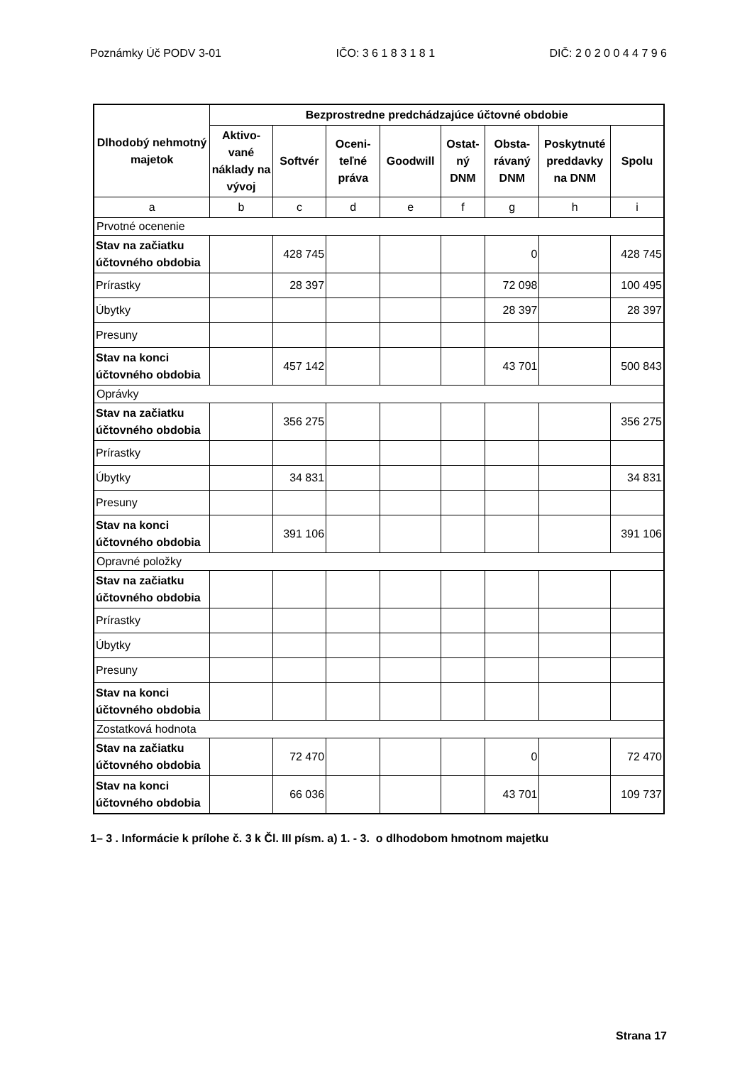Poznámky Úč PODV 3-01 IČO: 3 6 1 8 3 1 8 1 DIČ: 2 0 2 0 0 4 4 7 9 6
| Dlhodobý nehmotný majetok | Bezprostredne predchádzajúce účtovné obdobie | | | | | | | |
| --- | --- | --- | --- | --- | --- | --- | --- | --- |
| | Aktivo-vané náklady na vývoj | Softvér | Oceni-teľné práva | Goodwill | Ostat-ný DNM | Obsta-rávaný DNM | Poskytnuté preddavky na DNM | Spolu |
| a | b | c | d | e | f | g | h | i |
| Prvotné ocenenie | | | | | | | | |
| Stav na začiatku účtovného obdobia | | 428 745 | | | | 0 | | 428 745 |
| Prírastky | | 28 397 | | | | 72 098 | | 100 495 |
| Úbytky | | | | | | 28 397 | | 28 397 |
| Presuny | | | | | | | | |
| Stav na konci účtovného obdobia | | 457 142 | | | | 43 701 | | 500 843 |
| Oprávky | | | | | | | | |
| Stav na začiatku účtovného obdobia | | 356 275 | | | | | | 356 275 |
| Prírastky | | | | | | | | |
| Úbytky | | 34 831 | | | | | | 34 831 |
| Presuny | | | | | | | | |
| Stav na konci účtovného obdobia | | 391 106 | | | | | | 391 106 |
| Opravné položky | | | | | | | | |
| Stav na začiatku účtovného obdobia | | | | | | | | |
| Prírastky | | | | | | | | |
| Úbytky | | | | | | | | |
| Presuny | | | | | | | | |
| Stav na konci účtovného obdobia | | | | | | | | |
| Zostatková hodnota | | | | | | | | |
| Stav na začiatku účtovného obdobia | | 72 470 | | | | 0 | | 72 470 |
| Stav na konci účtovného obdobia | | 66 036 | | | | 43 701 | | 109 737 |
1– 3 . Informácie k prílohe č. 3 k Čl. III písm. a) 1. - 3. o dlhodobom hmotnom majetku
Strana 17